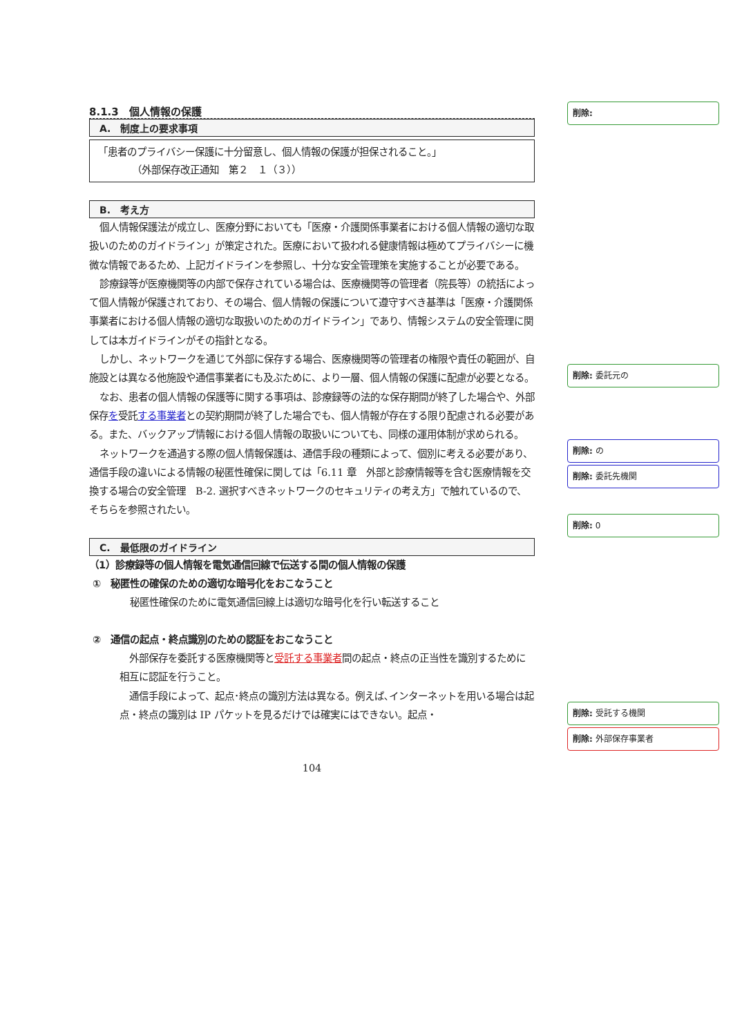8.1.3　個人情報の保護
A.　制度上の要求事項
「患者のプライバシー保護に十分留意し、個人情報の保護が担保されること。」
　　　　（外部保存改正通知　第２　１（３））
B.　考え方
個人情報保護法が成立し、医療分野においても「医療・介護関係事業者における個人情報の適切な取扱いのためのガイドライン」が策定された。医療において扱われる健康情報は極めてプライバシーに機微な情報であるため、上記ガイドラインを参照し、十分な安全管理策を実施することが必要である。
診療録等が医療機関等の内部で保存されている場合は、医療機関等の管理者（院長等）の統括によって個人情報が保護されており、その場合、個人情報の保護について遵守すべき基準は「医療・介護関係事業者における個人情報の適切な取扱いのためのガイドライン」であり、情報システムの安全管理に関しては本ガイドラインがその指針となる。
しかし、ネットワークを通じて外部に保存する場合、医療機関等の管理者の権限や責任の範囲が、自施設とは異なる他施設や通信事業者にも及ぶために、より一層、個人情報の保護に配慮が必要となる。
なお、患者の個人情報の保護等に関する事項は、診療録等の法的な保存期間が終了した場合や、外部保存を受託する事業者との契約期間が終了した場合でも、個人情報が存在する限り配慮される必要がある。また、バックアップ情報における個人情報の取扱いについても、同様の運用体制が求められる。
ネットワークを通過する際の個人情報保護は、通信手段の種類によって、個別に考える必要があり、通信手段の違いによる情報の秘匿性確保に関しては「6.11 章　外部と診療情報等を含む医療情報を交換する場合の安全管理　B-2. 選択すべきネットワークのセキュリティの考え方」で触れているので、そちらを参照されたい。
C.　最低限のガイドライン
（1）診療録等の個人情報を電気通信回線で伝送する間の個人情報の保護
①　秘匿性の確保のための適切な暗号化をおこなうこと
秘匿性確保のために電気通信回線上は適切な暗号化を行い転送すること
②　通信の起点・終点識別のための認証をおこなうこと
　外部保存を委託する医療機関等と受託する事業者間の起点・終点の正当性を識別するために相互に認証を行うこと。
　通信手段によって、起点･終点の識別方法は異なる。例えば､インターネットを用いる場合は起点・終点の識別は IP パケットを見るだけでは確実にはできない。起点・
104
削除:
削除: 委託元の
削除: の
削除: 委託先機関
削除: 0
削除: 受託する機関
削除: 外部保存事業者